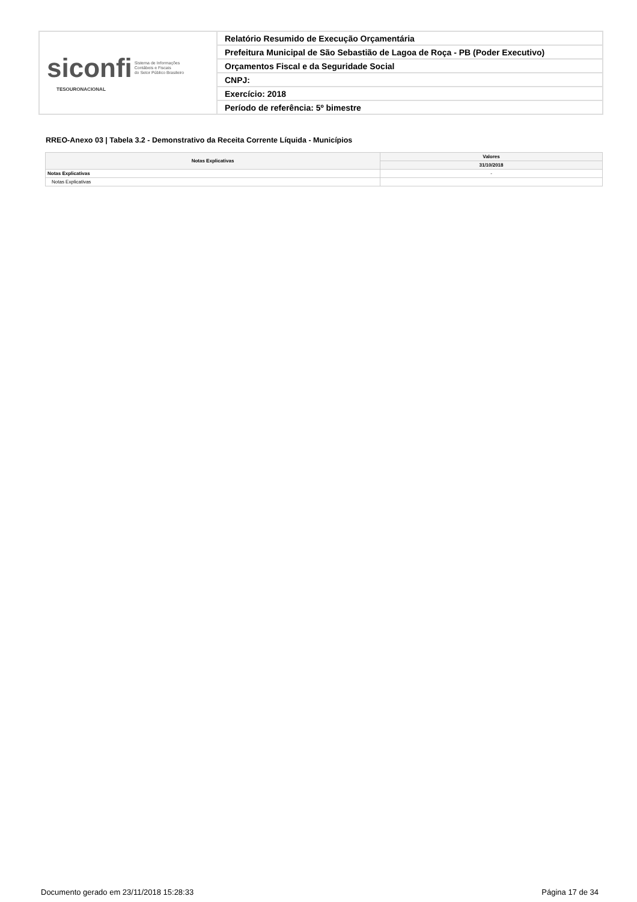| siconfi Sistema de Informações Contábeis e Fiscais do Setor Público Brasileiro TESOURONACIONAL | Relatório Resumido de Execução Orçamentária |
| | Prefeitura Municipal de São Sebastião de Lagoa de Roça - PB (Poder Executivo) |
| | Orçamentos Fiscal e da Seguridade Social |
| | CNPJ: |
| | Exercício: 2018 |
| | Período de referência: 5º bimestre |
RREO-Anexo 03 | Tabela 3.2 - Demonstrativo da Receita Corrente Líquida - Municípios
| Notas Explicativas | Valores |
| --- | --- |
| | 31/10/2018 |
| Notas Explicativas | - |
| Notas Explicativas | |
Documento gerado em 23/11/2018 15:28:33
Página 17 de 34